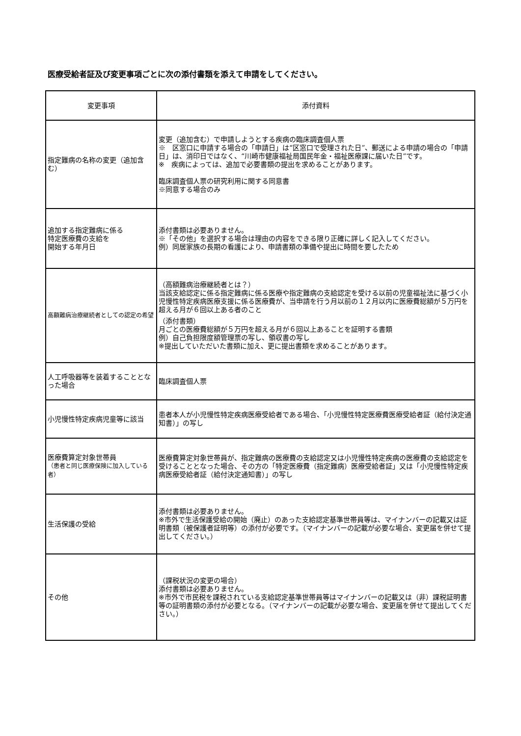医療受給者証及び変更事項ごとに次の添付書類を添えて申請をしてください。
| 変更事項 | 添付資料 |
| --- | --- |
| 指定難病の名称の変更（追加含む） | 変更（追加含む）で申請しようとする疾病の臨床調査個人票 ※ 区窓口に申請する場合の「申請日」は“区窓口で受理された日”、郵送による申請の場合の「申請日」は、消印日ではなく、“川崎市健康福祉局国民年金・福祉医療課に届いた日”です。 ※ 疾病によっては、追加で必要書類の提出を求めることがあります。 臨床調査個人票の研究利用に関する同意書 ※同意する場合のみ |
| 追加する指定難病に係る 特定医療費の支給を 開始する年月日 | 添付書類は必要ありません。 ※「その他」を選択する場合は理由の内容をできる限り正確に詳しく記入してください。 例）同居家族の長期の看護により、申請書類の準備や提出に時間を要したため |
| 高額難病治療継続者としての認定の希望 | （高額難病治療継続者とは？） 当該支給認定に係る指定難病に係る医療や指定難病の支給認定を受ける以前の児童福祉法に基づく小児慢性特定疾病医療支援に係る医療費が、当申請を行う月以前の１２月以内に医療費総額が５万円を超える月が６回以上ある者のこと （添付書類） 月ごとの医療費総額が５万円を超える月が６回以上あることを証明する書類 例）自己負担限度額管理票の写し、領収書の写し ※提出していただいた書類に加え、更に提出書類を求めることがあります。 |
| 人工呼吸器等を装着することとなった場合 | 臨床調査個人票 |
| 小児慢性特定疾病児童等に該当 | 患者本人が小児慢性特定疾病医療受給者である場合、「小児慢性特定医療費医療受給者証（給付決定通知書）」の写し |
| 医療費算定対象世帯員 （患者と同じ医療保険に加入している者） | 医療費算定対象世帯員が、指定難病の医療費の支給認定又は小児慢性特定疾病の医療費の支給認定を受けることとなった場合、その方の「特定医療費（指定難病）医療受給者証」又は「小児慢性特定疾病医療受給者証（給付決定通知書）」の写し |
| 生活保護の受給 | 添付書類は必要ありません。 ※市外で生活保護受給の開始（廃止）のあった支給認定基準世帯員等は、マイナンバーの記載又は証明書類（被保護者証明等）の添付が必要です。（マイナンバーの記載が必要な場合、変更届を併せて提出してください。） |
| その他 | （課税状況の変更の場合） 添付書類は必要ありません。 ※市外で市民税を課税されている支給認定基準世帯員等はマイナンバーの記載又は（非）課税証明書等の証明書類の添付が必要となる。（マイナンバーの記載が必要な場合、変更届を併せて提出してください。） |